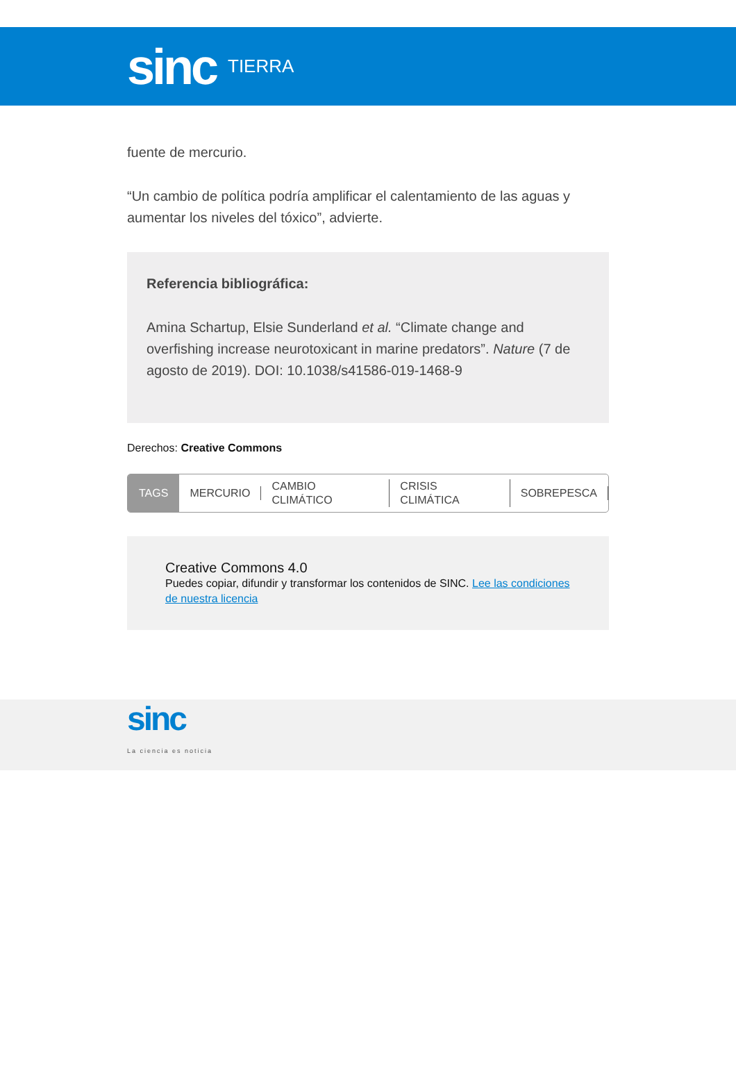sinc
TIERRA
fuente de mercurio.
“Un cambio de política podría amplificar el calentamiento de las aguas y aumentar los niveles del tóxico”, advierte.
Referencia bibliográfica:
Amina Schartup, Elsie Sunderland et al. “Climate change and overfishing increase neurotoxicant in marine predators”. Nature (7 de agosto de 2019). DOI: 10.1038/s41586-019-1468-9
Derechos: Creative Commons
TAGS MERCURIO CAMBIO CLIMÁTICO CRISIS CLIMÁTICA SOBREPESCA
Creative Commons 4.0
Puedes copiar, difundir y transformar los contenidos de SINC. Lee las condiciones de nuestra licencia
sinc
La ciencia es noticia